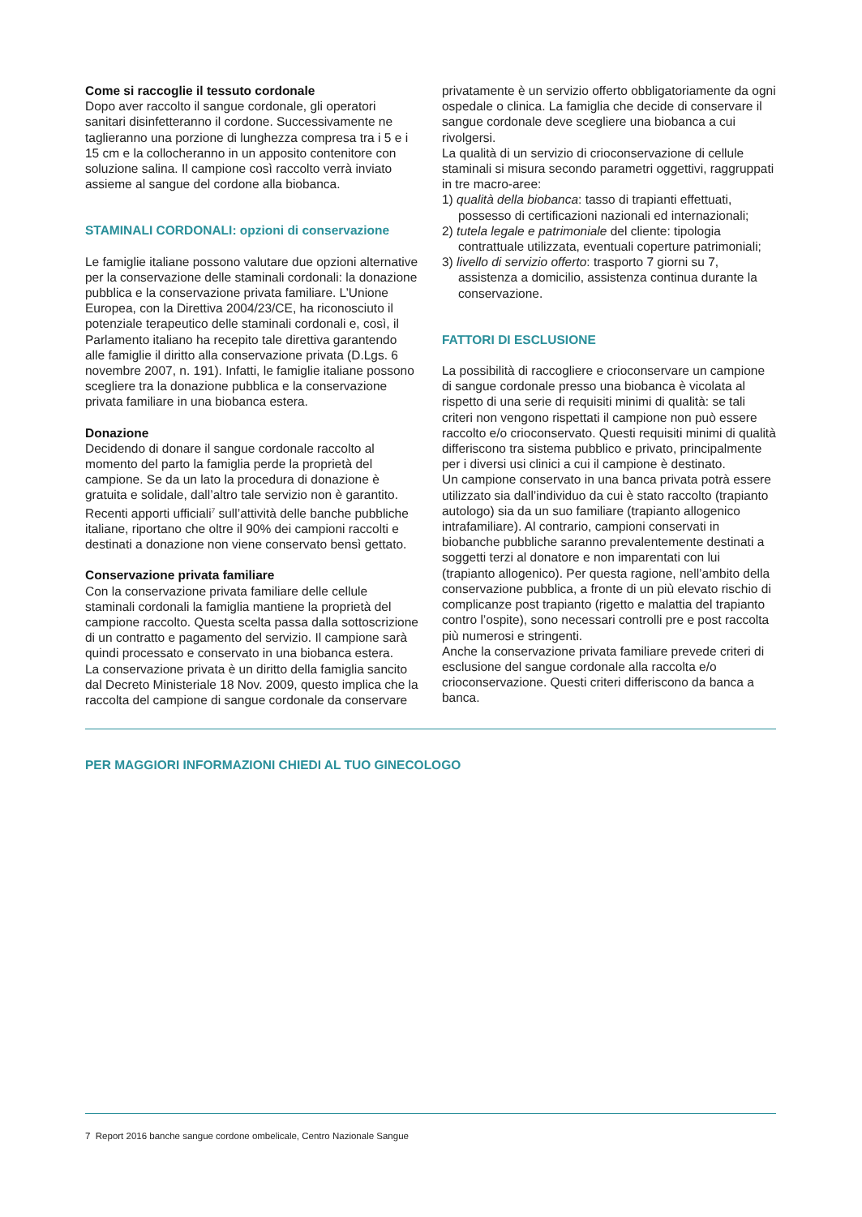Come si raccoglie il tessuto cordonale
Dopo aver raccolto il sangue cordonale, gli operatori sanitari disinfetteranno il cordone. Successivamente ne taglieranno una porzione di lunghezza compresa tra i 5 e i 15 cm e la collocheranno in un apposito contenitore con soluzione salina. Il campione così raccolto verrà inviato assieme al sangue del cordone alla biobanca.
STAMINALI CORDONALI: opzioni di conservazione
Le famiglie italiane possono valutare due opzioni alternative per la conservazione delle staminali cordonali: la donazione pubblica e la conservazione privata familiare. L’Unione Europea, con la Direttiva 2004/23/CE, ha riconosciuto il potenziale terapeutico delle staminali cordonali e, così, il Parlamento italiano ha recepito tale direttiva garantendo alle famiglie il diritto alla conservazione privata (D.Lgs. 6 novembre 2007, n. 191). Infatti, le famiglie italiane possono scegliere tra la donazione pubblica e la conservazione privata familiare in una biobanca estera.
Donazione
Decidendo di donare il sangue cordonale raccolto al momento del parto la famiglia perde la proprietà del campione. Se da un lato la procedura di donazione è gratuita e solidale, dall’altro tale servizio non è garantito. Recenti apporti ufficiali<sup>7</sup> sull’attività delle banche pubbliche italiane, riportano che oltre il 90% dei campioni raccolti e destinati a donazione non viene conservato bensì gettato.
Conservazione privata familiare
Con la conservazione privata familiare delle cellule staminali cordonali la famiglia mantiene la proprietà del campione raccolto. Questa scelta passa dalla sottoscrizione di un contratto e pagamento del servizio. Il campione sarà quindi processato e conservato in una biobanca estera.
La conservazione privata è un diritto della famiglia sancito dal Decreto Ministeriale 18 Nov. 2009, questo implica che la raccolta del campione di sangue cordonale da conservare
privatamente è un servizio offerto obbligatoriamente da ogni ospedale o clinica. La famiglia che decide di conservare il sangue cordonale deve scegliere una biobanca a cui rivolgersi.
La qualità di un servizio di crioconservazione di cellule staminali si misura secondo parametri oggettivi, raggruppati in tre macro-aree:
1) qualità della biobanca: tasso di trapianti effettuati, possesso di certificazioni nazionali ed internazionali;
2) tutela legale e patrimoniale del cliente: tipologia contrattuale utilizzata, eventuali coperture patrimoniali;
3) livello di servizio offerto: trasporto 7 giorni su 7, assistenza a domicilio, assistenza continua durante la conservazione.
FATTORI DI ESCLUSIONE
La possibilità di raccogliere e crioconservare un campione di sangue cordonale presso una biobanca è vicolata al rispetto di una serie di requisiti minimi di qualità: se tali criteri non vengono rispettati il campione non può essere raccolto e/o crioconservato. Questi requisiti minimi di qualità differiscono tra sistema pubblico e privato, principalmente per i diversi usi clinici a cui il campione è destinato.
Un campione conservato in una banca privata potrà essere utilizzato sia dall’individuo da cui è stato raccolto (trapianto autologo) sia da un suo familiare (trapianto allogenico intrafamiliare). Al contrario, campioni conservati in biobanche pubbliche saranno prevalentemente destinati a soggetti terzi al donatore e non imparentati con lui (trapianto allogenico). Per questa ragione, nell’ambito della conservazione pubblica, a fronte di un più elevato rischio di complicanze post trapianto (rigetto e malattia del trapianto contro l’ospite), sono necessari controlli pre e post raccolta più numerosi e stringenti.
Anche la conservazione privata familiare prevede criteri di esclusione del sangue cordonale alla raccolta e/o crioconservazione. Questi criteri differiscono da banca a banca.
PER MAGGIORI INFORMAZIONI CHIEDI AL TUO GINECOLOGO
7 Report 2016 banche sangue cordone ombelicale, Centro Nazionale Sangue